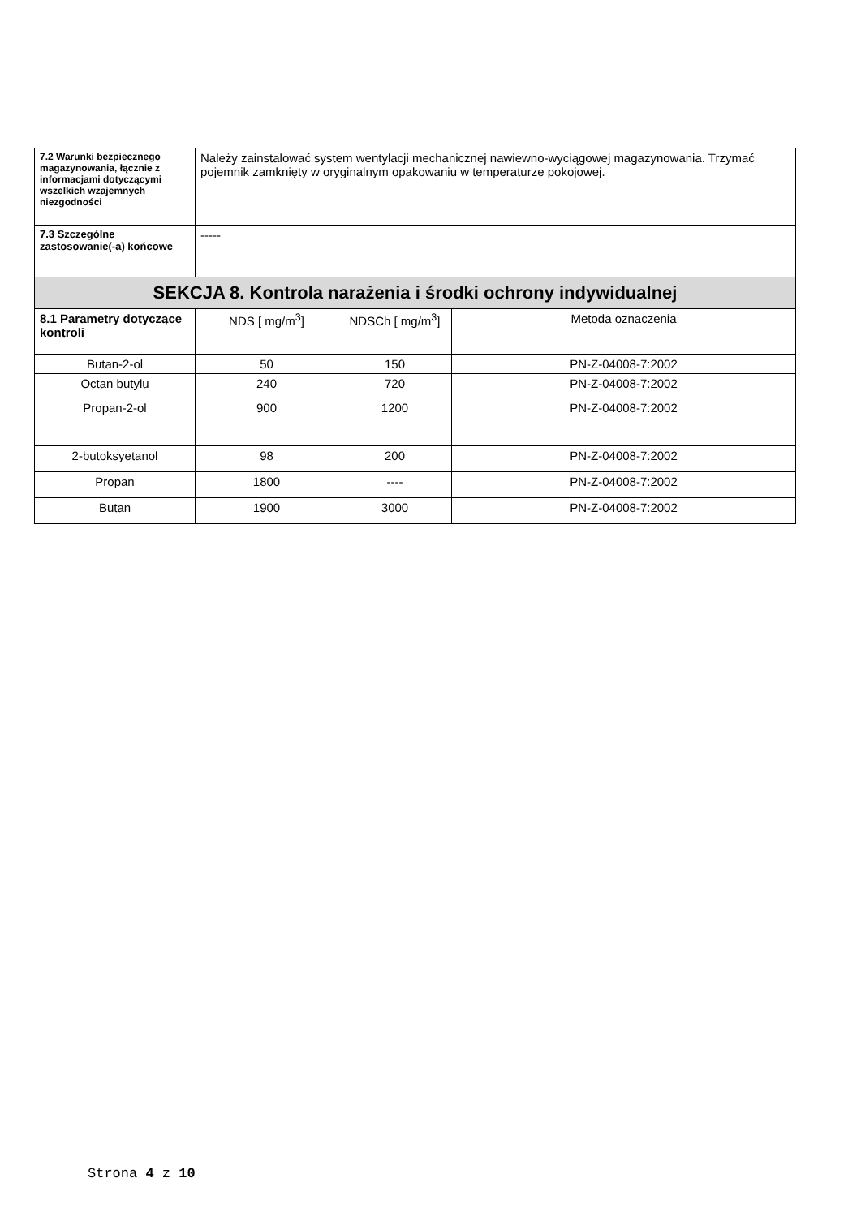| 7.2 Warunki bezpiecznego magazynowania, łącznie z informacjami dotyczącymi wszelkich wzajemnych niezgodności | Należy zainstalować system wentylacji mechanicznej nawiewno-wyciągowej magazynowania. Trzymać pojemnik zamknięty w oryginalnym opakowaniu w temperaturze pokojowej. | | |
| 7.3 Szczególne zastosowanie(-a) końcowe | ----- | | |
| SEKCJA 8. Kontrola narażenia i środki ochrony indywidualnej | | | |
| 8.1 Parametry dotyczące kontroli | NDS [ mg/m<sup>3</sup>] | NDSCh [ mg/m<sup>3</sup>] | Metoda oznaczenia |
| Butan-2-ol | 50 | 150 | PN-Z-04008-7:2002 |
| Octan butylu | 240 | 720 | PN-Z-04008-7:2002 |
| Propan-2-ol | 900 | 1200 | PN-Z-04008-7:2002 |
| 2-butoksyetanol | 98 | 200 | PN-Z-04008-7:2002 |
| Propan | 1800 | ---- | PN-Z-04008-7:2002 |
| Butan | 1900 | 3000 | PN-Z-04008-7:2002 |
Strona 4 z 10